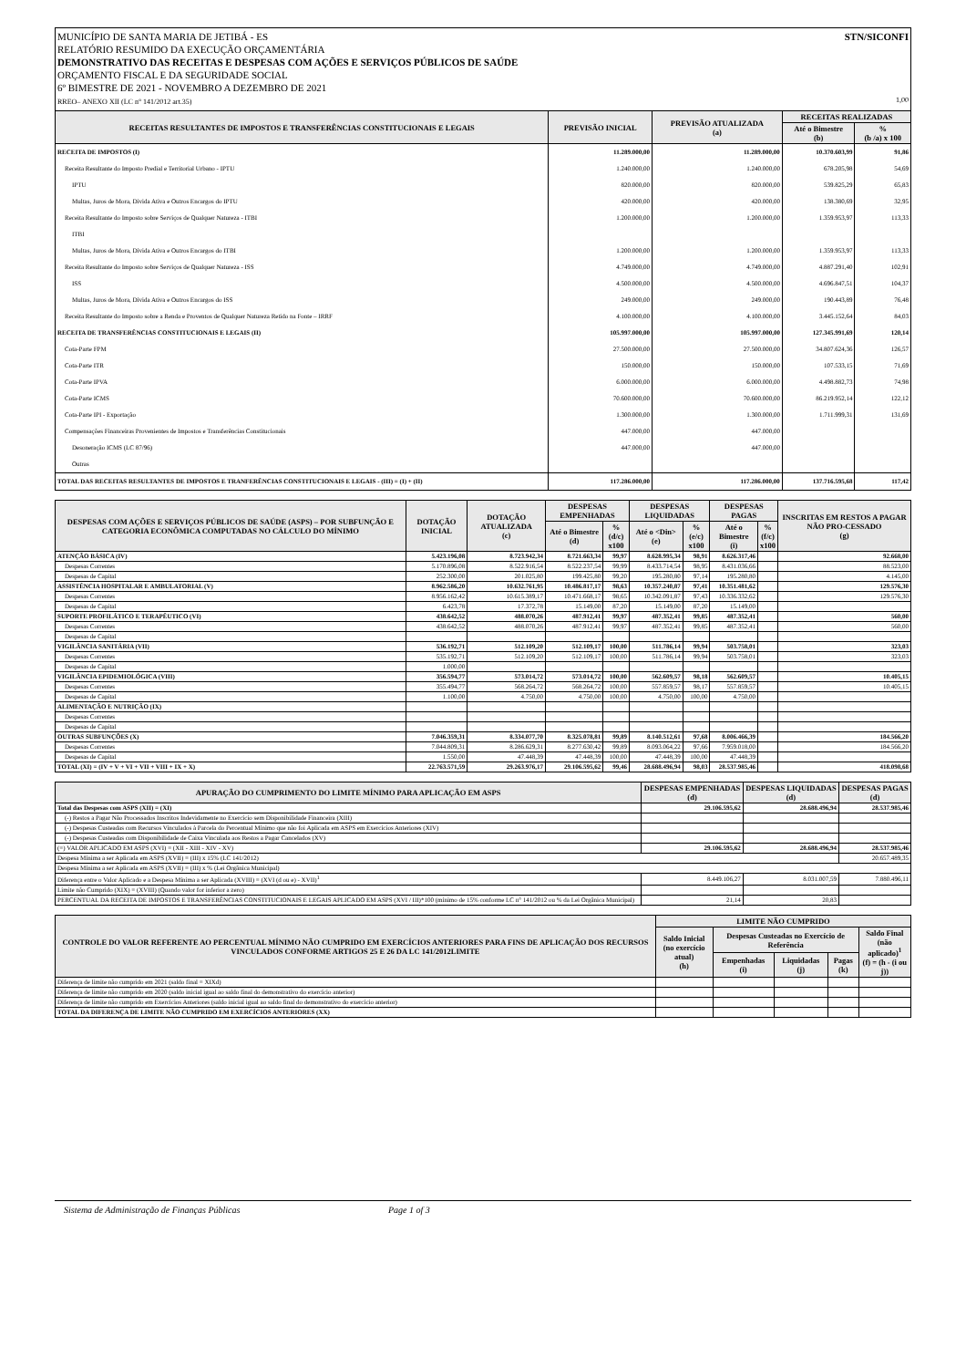STN/SICONFI MUNICÍPIO DE SANTA MARIA DE JETIBÁ - ES
RELATÓRIO RESUMIDO DA EXECUÇÃO ORÇAMENTÁRIA
DEMONSTRATIVO DAS RECEITAS E DESPESAS COM AÇÕES E SERVIÇOS PÚBLICOS DE SAÚDE
ORÇAMENTO FISCAL E DA SEGURIDADE SOCIAL
6º BIMESTRE DE 2021 - NOVEMBRO A DEZEMBRO DE 2021
RREO– ANEXO XII (LC n° 141/2012 art.35) 1,00
| RECEITAS RESULTANTES DE IMPOSTOS E TRANSFERÊNCIAS CONSTITUCIONAIS E LEGAIS | PREVISÃO INICIAL | PREVISÃO ATUALIZADA (a) | RECEITAS REALIZADAS | |
| --- | --- | --- | --- | --- |
| | | | Até o Bimestre (b) | % (b /a) x 100 |
| RECEITA DE IMPOSTOS (I) | 11.289.000,00 | 11.289.000,00 | 10.370.603,99 | 91,86 |
| Receita Resultante do Imposto Predial e Territorial Urbano - IPTU | 1.240.000,00 | 1.240.000,00 | 678.205,98 | 54,69 |
| IPTU | 820.000,00 | 820.000,00 | 539.825,29 | 65,83 |
| Multas, Juros de Mora, Divida Ativa e Outros Encargos do IPTU | 420.000,00 | 420.000,00 | 138.380,69 | 32,95 |
| Receita Resultante do Imposto sobre Serviços de Qualquer Natureza - ITBI | 1.200.000,00 | 1.200.000,00 | 1.359.953,97 | 113,33 |
| ITBI | | | | |
| Multas, Juros de Mora, Dívida Ativa e Outros Encargos do ITBI | 1.200.000,00 | 1.200.000,00 | 1.359.953,97 | 113,33 |
| Receita Resultante do Imposto sobre Serviços de Qualquer Natureza - ISS | 4.749.000,00 | 4.749.000,00 | 4.887.291,40 | 102,91 |
| ISS | 4.500.000,00 | 4.500.000,00 | 4.696.847,51 | 104,37 |
| Multas, Juros de Mora, Dívida Ativa e Outros Encargos do ISS | 249.000,00 | 249.000,00 | 190.443,89 | 76,48 |
| Receita Resultante do Imposto sobre a Renda e Proventos de Qualquer Natureza Retido na Fonte – IRRF | 4.100.000,00 | 4.100.000,00 | 3.445.152,64 | 84,03 |
| RECEITA DE TRANSFERÊNCIAS CONSTITUCIONAIS E LEGAIS (II) | 105.997.000,00 | 105.997.000,00 | 127.345.991,69 | 120,14 |
| Cota-Parte FPM | 27.500.000,00 | 27.500.000,00 | 34.807.624,36 | 126,57 |
| Cota-Parte ITR | 150.000,00 | 150.000,00 | 107.533,15 | 71,69 |
| Cota-Parte IPVA | 6.000.000,00 | 6.000.000,00 | 4.498.882,73 | 74,98 |
| Cota-Parte ICMS | 70.600.000,00 | 70.600.000,00 | 86.219.952,14 | 122,12 |
| Cota-Parte IPI - Exportação | 1.300.000,00 | 1.300.000,00 | 1.711.999,31 | 131,69 |
| Compensações Financeiras Provenientes de Impostos e Transferências Constitucionais | 447.000,00 | 447.000,00 | | |
| Desoneração ICMS (LC 87/96) | 447.000,00 | 447.000,00 | | |
| Outras | | | | |
| TOTAL DAS RECEITAS RESULTANTES DE IMPOSTOS E TRANFERÊNCIAS CONSTITUCIONAIS E LEGAIS - (III) = (I) + (II) | 117.286.000,00 | 117.286.000,00 | 137.716.595,68 | 117,42 |
| DESPESAS COM AÇÕES E SERVIÇOS PÚBLICOS DE SAÚDE (ASPS) – POR SUBFUNÇÃO E CATEGORIA ECONÔMICA COMPUTADAS NO CÁLCULO DO MÍNIMO | DOTAÇÃO INICIAL | DOTAÇÃO ATUALIZADA (c) | DESPESAS EMPENHADAS | | DESPESAS LIQUIDADAS | | DESPESAS PAGAS | | INSCRITAS EM RESTOS A PAGAR NÃO PRO-CESSADO (g) |
| --- | --- | --- | --- | --- | --- | --- | --- | --- | --- |
| | | | Até o Bimestre (d) | % (d/c) x100 | Até o <Din> (e) | % (e/c) x100 | Até o Bimestre (i) | % (f/c) x100 | |
| ATENÇÃO BÁSICA (IV) | 5.423.196,08 | 8.723.942,34 | 8.721.663,34 | 99,97 | 8.628.995,34 | 98,91 | 8.626.317,46 | | 92.668,00 |
| Despesas Correntes | 5.170.896,08 | 8.522.916,54 | 8.522.237,54 | 99,99 | 8.433.714,54 | 98,95 | 8.431.036,66 | | 88.523,00 |
| Despesas de Capital | 252.300,00 | 201.025,80 | 199.425,80 | 99,20 | 195.280,80 | 97,14 | 195.280,80 | | 4.145,00 |
| ASSISTÊNCIA HOSPITALAR E AMBULATORIAL (V) | 8.962.586,20 | 10.632.761,95 | 10.486.817,17 | 98,63 | 10.357.240,87 | 97,41 | 10.351.481,62 | | 129.576,30 |
| Despesas Correntes | 8.956.162,42 | 10.615.389,17 | 10.471.668,17 | 98,65 | 10.342.091,87 | 97,43 | 10.336.332,62 | | 129.576,30 |
| Despesas de Capital | 6.423,78 | 17.372,78 | 15.149,00 | 87,20 | 15.149,00 | 87,20 | 15.149,00 | | |
| SUPORTE PROFILÁTICO E TERAPÊUTICO (VI) | 438.642,52 | 488.070,26 | 487.912,41 | 99,97 | 487.352,41 | 99,85 | 487.352,41 | | 560,00 |
| Despesas Correntes | 438.642,52 | 488.070,26 | 487.912,41 | 99,97 | 487.352,41 | 99,85 | 487.352,41 | | 560,00 |
| Despesas de Capital | | | | | | | | | |
| VIGILÂNCIA SANITÁRIA (VII) | 536.192,71 | 512.109,20 | 512.109,17 | 100,00 | 511.786,14 | 99,94 | 503.758,01 | | 323,03 |
| Despesas Correntes | 535.192,71 | 512.109,20 | 512.109,17 | 100,00 | 511.786,14 | 99,94 | 503.758,01 | | 323,03 |
| Despesas de Capital | 1.000,00 | | | | | | | | |
| VIGILÂNCIA EPIDEMIOLÓGICA (VIII) | 356.594,77 | 573.014,72 | 573.014,72 | 100,00 | 562.609,57 | 98,18 | 562.609,57 | | 10.405,15 |
| Despesas Correntes | 355.494,77 | 568.264,72 | 568.264,72 | 100,00 | 557.859,57 | 98,17 | 557.859,57 | | 10.405,15 |
| Despesas de Capital | 1.100,00 | 4.750,00 | 4.750,00 | 100,00 | 4.750,00 | 100,00 | 4.750,00 | | |
| ALIMENTAÇÃO E NUTRIÇÃO (IX) | | | | | | | | | |
| Despesas Correntes | | | | | | | | | |
| Despesas de Capital | | | | | | | | | |
| OUTRAS SUBFUNÇÕES (X) | 7.046.359,31 | 8.334.077,70 | 8.325.078,81 | 99,89 | 8.140.512,61 | 97,68 | 8.006.466,39 | | 184.566,20 |
| Despesas Correntes | 7.044.809,31 | 8.286.629,31 | 8.277.630,42 | 99,89 | 8.093.064,22 | 97,66 | 7.959.018,00 | | 184.566,20 |
| Despesas de Capital | 1.550,00 | 47.448,39 | 47.448,39 | 100,00 | 47.448,39 | 100,00 | 47.448,39 | | |
| TOTAL (XI) = (IV + V + VI + VII + VIII + IX + X) | 22.763.571,59 | 29.263.976,17 | 29.106.595,62 | 99,46 | 28.688.496,94 | 98,03 | 28.537.985,46 | | 418.098,68 |
| APURAÇÃO DO CUMPRIMENTO DO LIMITE MÍNIMO PARA APLICAÇÃO EM ASPS | DESPESAS EMPENHADAS (d) | DESPESAS LIQUIDADAS (d) | DESPESAS PAGAS (d) |
| --- | --- | --- | --- |
| Total das Despesas com ASPS (XII) = (XI) | 29.106.595,62 | 28.688.496,94 | 28.537.985,46 |
| (-) Restos a Pagar Não Processados Inscritos Indevidamente no Exercício sem Disponibilidade Financeira (XIII) | | | |
| (-) Despesas Custeadas com Recursos Vinculados à Parcela do Percentual Mínimo que não foi Aplicada em ASPS em Exercícios Anteriores (XIV) | | | |
| (-) Despesas Custeadas com Disponibilidade de Caixa Vinculada aos Restos a Pagar Cancelados (XV) | | | |
| (=) VALOR APLICADO EM ASPS (XVI) = (XII - XIII - XIV - XV) | 29.106.595,62 | 28.688.496,94 | 28.537.985,46 |
| Despesa Mínima a ser Aplicada em ASPS (XVII) = (III) x 15% (LC 141/2012) | | | 20.657.489,35 |
| Despesa Mínima a ser Aplicada em ASPS (XVII) = (III) x % (Lei Orgânica Municipal) | | | |
| Diferença entre o Valor Aplicado e a Despesa Mínima a ser Aplicada (XVIII) = (XVI (d ou e) - XVII)<sup>1</sup> | 8.449.106,27 | 8.031.007,59 | 7.880.496,11 |
| Limite não Cumprido (XIX) = (XVIII) (Quando valor for inferior a zero) | | | |
| PERCENTUAL DA RECEITA DE IMPOSTOS E TRANSFERÊNCIAS CONSTITUCIONAIS E LEGAIS APLICADO EM ASPS (XVI / III)*100 (mínimo de 15% conforme LC n° 141/2012 ou % da Lei Orgânica Municipal) | 21,14 | 20,83 | |
| CONTROLE DO VALOR REFERENTE AO PERCENTUAL MÍNIMO NÃO CUMPRIDO EM EXERCÍCIOS ANTERIORES PARA FINS DE APLICAÇÃO DOS RECURSOS VINCULADOS CONFORME ARTIGOS 25 E 26 DA LC 141/2012LIMITE | LIMITE NÃO CUMPRIDO | | | | |
| --- | --- | --- | --- | --- | --- |
| | Saldo Inicial (no exercício atual) (h) | Despesas Custeadas no Exercício de Referência | | | Saldo Final (não aplicado)<sup>1</sup> (f) = (h - (i ou j)) |
| | | Empenhadas (i) | Liquidadas (j) | Pagas (k) | |
| Diferença de limite não cumprido em 2021 (saldo final = XIXd) | | | | | |
| Diferença de limite não cumprido em 2020 (saldo inicial igual ao saldo final do demonstrativo do exercício anterior) | | | | | |
| Diferença de limite não cumprido em Exercícios Anteriores (saldo inicial igual ao saldo final do demonstrativo do exercício anterior) | | | | | |
| TOTAL DA DIFERENÇA DE LIMITE NÃO CUMPRIDO EM EXERCÍCIOS ANTERIORES (XX) | | | | | |
Sistema de Administração de Finanças Públicas Page 1 of 3